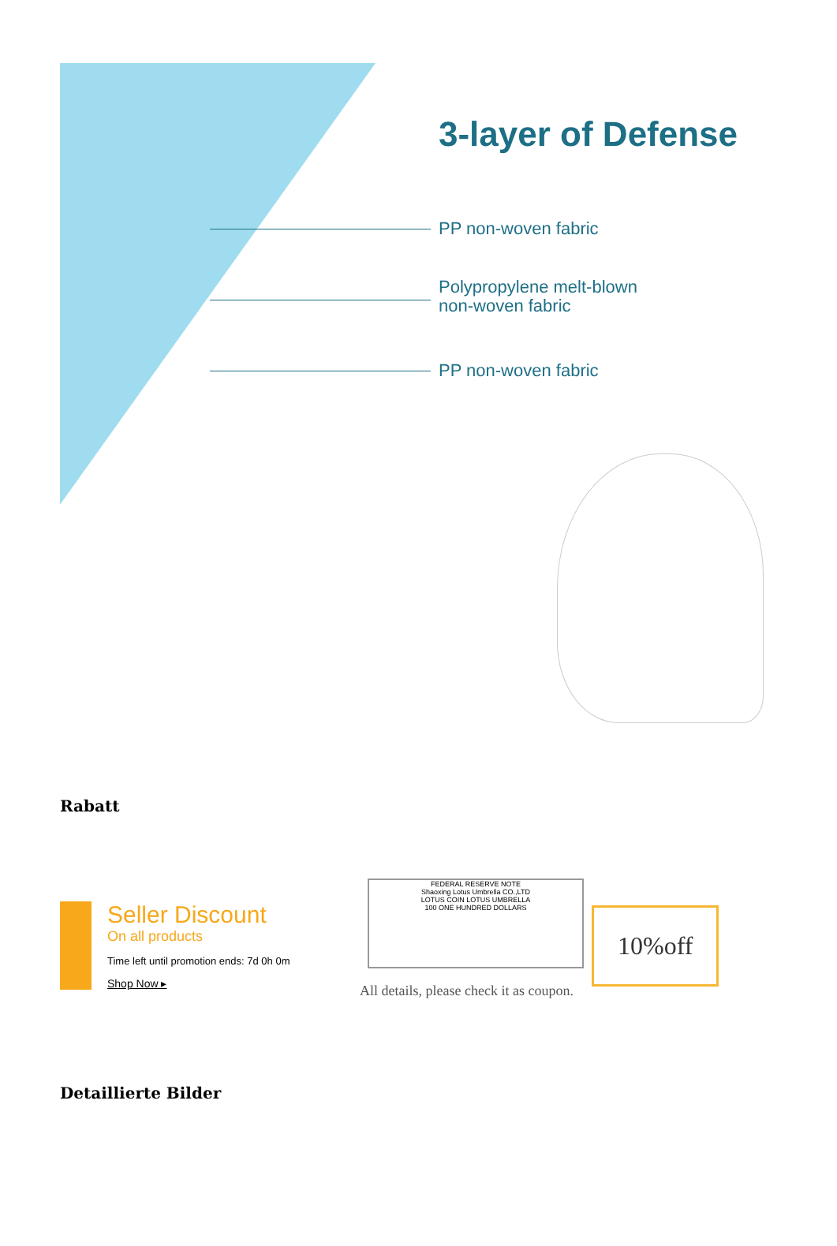3-layer of Defense
PP non-woven fabric
Polypropylene melt-blown
non-woven fabric
PP non-woven fabric
Rabatt
Seller Discount
On all products
Time left until promotion ends: 7d 0h 0m
Shop Now ▸
FEDERAL RESERVE NOTE
Shaoxing Lotus Umbrella CO.,LTD
LOTUS COIN LOTUS UMBRELLA
100 ONE HUNDRED DOLLARS
All details, please check it as coupon.
10%off
Detaillierte Bilder